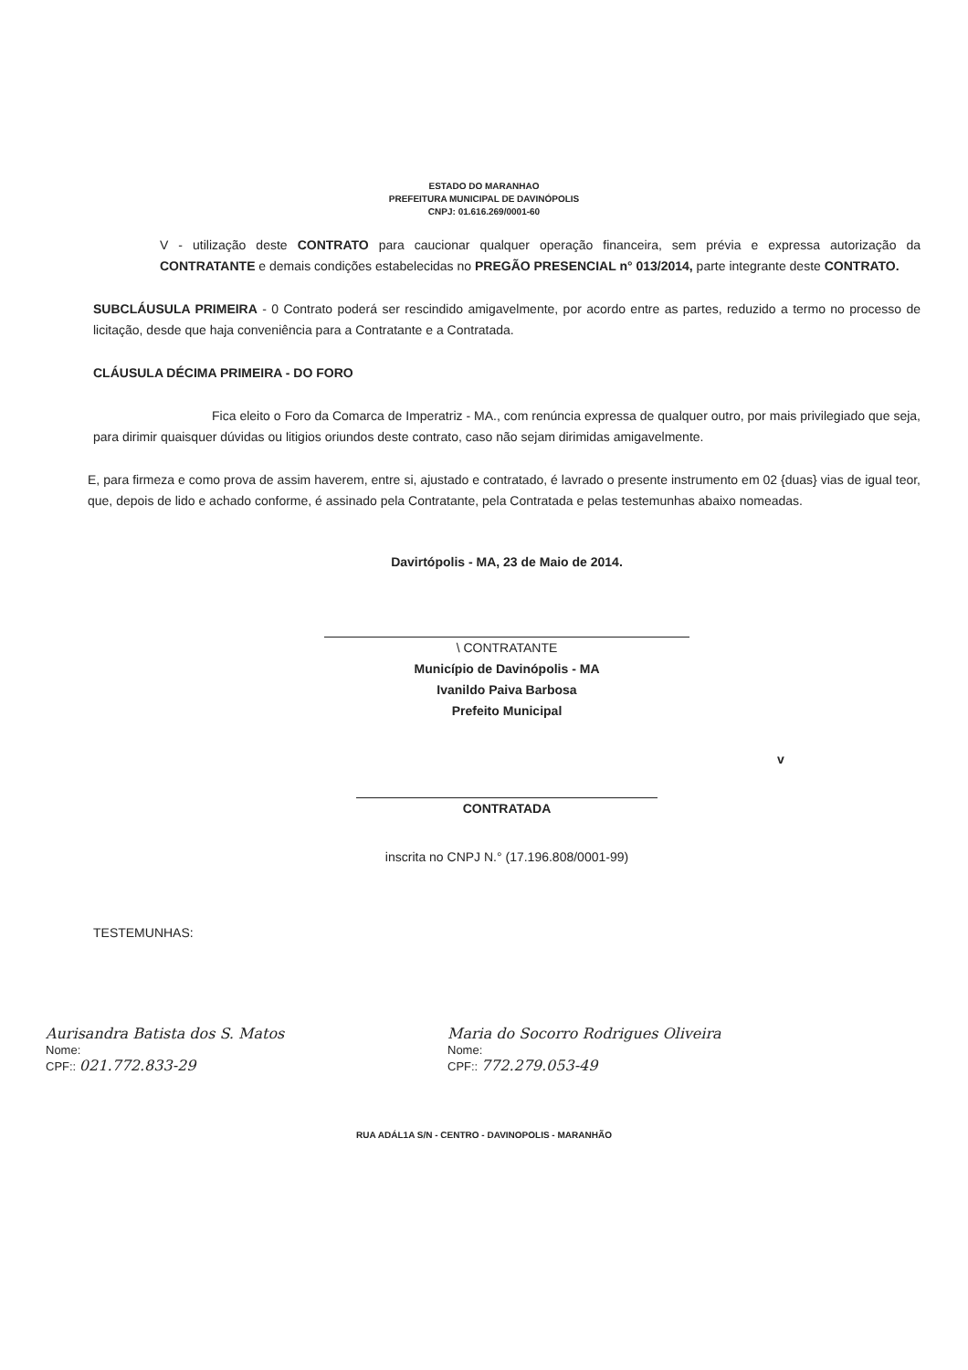ESTADO DO MARANHAO
PREFEITURA MUNICIPAL DE DAVINÓPOLIS
CNPJ: 01.616.269/0001-60
V - utilização deste CONTRATO para caucionar qualquer operação financeira, sem prévia e expressa autorização da CONTRATANTE e demais condições estabelecidas no PREGÃO PRESENCIAL n° 013/2014, parte integrante deste CONTRATO.
SUBCLÁUSULA PRIMEIRA - 0 Contrato poderá ser rescindido amigavelmente, por acordo entre as partes, reduzido a termo no processo de licitação, desde que haja conveniência para a Contratante e a Contratada.
CLÁUSULA DÉCIMA PRIMEIRA - DO FORO
Fica eleito o Foro da Comarca de Imperatriz - MA., com renúncia expressa de qualquer outro, por mais privilegiado que seja, para dirimir quaisquer dúvidas ou litigios oriundos deste contrato, caso não sejam dirimidas amigavelmente.
E, para firmeza e como prova de assim haverem, entre si, ajustado e contratado, é lavrado o presente instrumento em 02 {duas} vias de igual teor, que, depois de lido e achado conforme, é assinado pela Contratante, pela Contratada e pelas testemunhas abaixo nomeadas.
Davirtópolis - MA, 23 de Maio de 2014.
\ CONTRATANTE
Município de Davinópolis - MA
Ivanildo Paiva Barbosa
Prefeito Municipal
v
CONTRATADA
inscrita no CNPJ N.° (17.196.808/0001-99)
TESTEMUNHAS:
Aurisandra Batista dos S. Matos
Nome:
CPF:: 021.772.833-29
Maria do Socorro Rodrigues Oliveira
Nome:
CPF:: 772.279.053-49
RUA ADÁL1A S/N - CENTRO - DAVINOPOLIS - MARANHÃO